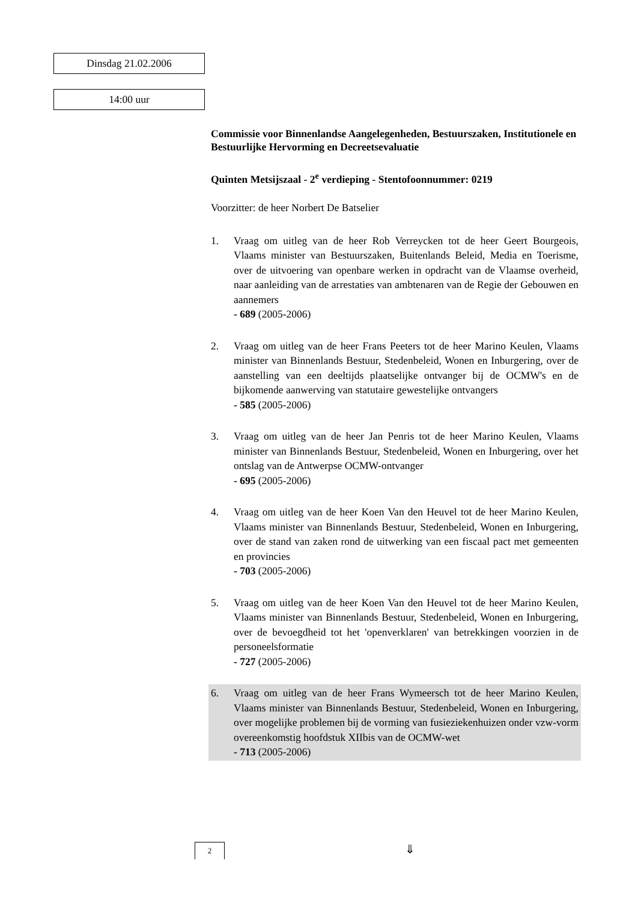Dinsdag 21.02.2006
14:00 uur
Commissie voor Binnenlandse Aangelegenheden, Bestuurszaken, Institutionele en Bestuurlijke Hervorming en Decreetsevaluatie
Quinten Metsijszaal - 2<sup>e</sup> verdieping - Stentofoonnummer: 0219
Voorzitter: de heer Norbert De Batselier
1. Vraag om uitleg van de heer Rob Verreycken tot de heer Geert Bourgeois, Vlaams minister van Bestuurszaken, Buitenlands Beleid, Media en Toerisme, over de uitvoering van openbare werken in opdracht van de Vlaamse overheid, naar aanleiding van de arrestaties van ambtenaren van de Regie der Gebouwen en aannemers
- 689 (2005-2006)
2. Vraag om uitleg van de heer Frans Peeters tot de heer Marino Keulen, Vlaams minister van Binnenlands Bestuur, Stedenbeleid, Wonen en Inburgering, over de aanstelling van een deeltijds plaatselijke ontvanger bij de OCMW's en de bijkomende aanwerving van statutaire gewestelijke ontvangers
- 585 (2005-2006)
3. Vraag om uitleg van de heer Jan Penris tot de heer Marino Keulen, Vlaams minister van Binnenlands Bestuur, Stedenbeleid, Wonen en Inburgering, over het ontslag van de Antwerpse OCMW-ontvanger
- 695 (2005-2006)
4. Vraag om uitleg van de heer Koen Van den Heuvel tot de heer Marino Keulen, Vlaams minister van Binnenlands Bestuur, Stedenbeleid, Wonen en Inburgering, over de stand van zaken rond de uitwerking van een fiscaal pact met gemeenten en provincies
- 703 (2005-2006)
5. Vraag om uitleg van de heer Koen Van den Heuvel tot de heer Marino Keulen, Vlaams minister van Binnenlands Bestuur, Stedenbeleid, Wonen en Inburgering, over de bevoegdheid tot het 'openverklaren' van betrekkingen voorzien in de personeelsformatie
- 727 (2005-2006)
6. Vraag om uitleg van de heer Frans Wymeersch tot de heer Marino Keulen, Vlaams minister van Binnenlands Bestuur, Stedenbeleid, Wonen en Inburgering, over mogelijke problemen bij de vorming van fusieziekenhuizen onder vzw-vorm overeenkomstig hoofdstuk XIIbis van de OCMW-wet
- 713 (2005-2006)
2
⇓